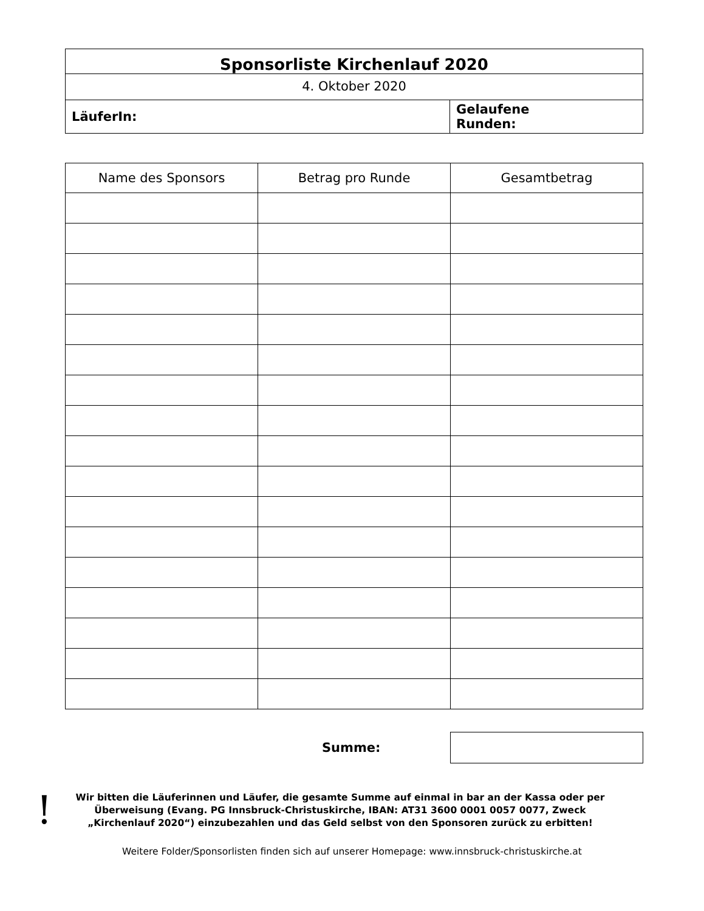| Sponsorliste Kirchenlauf 2020 | |
| 4. Oktober 2020 | |
| LäuferIn: | Gelaufene Runden: |
| Name des Sponsors | Betrag pro Runde | Gesamtbetrag |
| --- | --- | --- |
Summe:
!
Wir bitten die Läuferinnen und Läufer, die gesamte Summe auf einmal in bar an der Kassa oder per Überweisung (Evang. PG Innsbruck-Christuskirche, IBAN: AT31 3600 0001 0057 0077, Zweck „Kirchenlauf 2020“) einzubezahlen und das Geld selbst von den Sponsoren zurück zu erbitten!
Weitere Folder/Sponsorlisten finden sich auf unserer Homepage: www.innsbruck-christuskirche.at